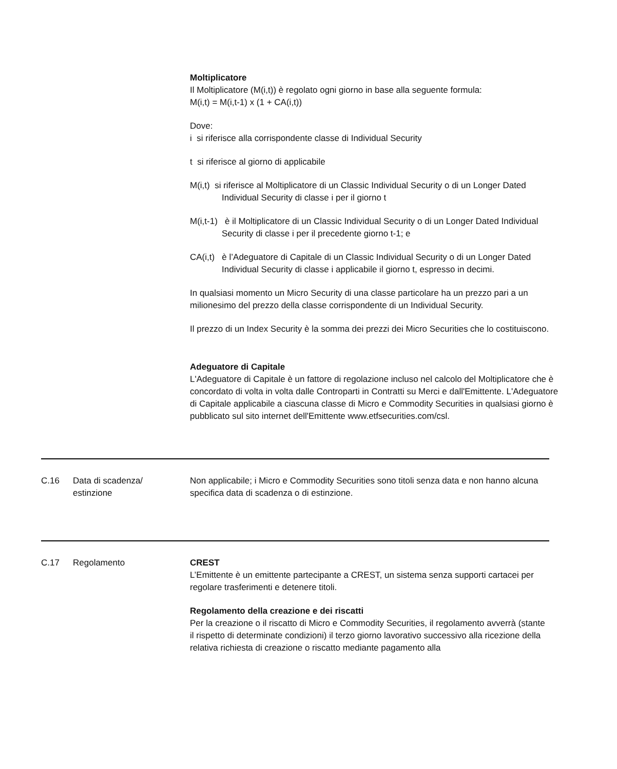Moltiplicatore
Il Moltiplicatore (M(i,t)) è regolato ogni giorno in base alla seguente formula:
M(i,t) = M(i,t-1) x (1 + CA(i,t))
Dove:
i si riferisce alla corrispondente classe di Individual Security
t si riferisce al giorno di applicabile
M(i,t) si riferisce al Moltiplicatore di un Classic Individual Security o di un Longer Dated Individual Security di classe i per il giorno t
M(i,t-1) è il Moltiplicatore di un Classic Individual Security o di un Longer Dated Individual Security di classe i per il precedente giorno t-1; e
CA(i,t) è l’Adeguatore di Capitale di un Classic Individual Security o di un Longer Dated Individual Security di classe i applicabile il giorno t, espresso in decimi.
In qualsiasi momento un Micro Security di una classe particolare ha un prezzo pari a un milionesimo del prezzo della classe corrispondente di un Individual Security.
Il prezzo di un Index Security è la somma dei prezzi dei Micro Securities che lo costituiscono.
Adeguatore di Capitale
L'Adeguatore di Capitale è un fattore di regolazione incluso nel calcolo del Moltiplicatore che è concordato di volta in volta dalle Controparti in Contratti su Merci e dall'Emittente. L'Adeguatore di Capitale applicabile a ciascuna classe di Micro e Commodity Securities in qualsiasi giorno è pubblicato sul sito internet dell'Emittente www.etfsecurities.com/csl.
| C.16 | Data di scadenza/ estinzione | Non applicabile; i Micro e Commodity Securities sono titoli senza data e non hanno alcuna specifica data di scadenza o di estinzione. |
| C.17 | Regolamento | CREST L’Emittente è un emittente partecipante a CREST, un sistema senza supporti cartacei per regolare trasferimenti e detenere titoli. Regolamento della creazione e dei riscatti Per la creazione o il riscatto di Micro e Commodity Securities, il regolamento avverrà (stante il rispetto di determinate condizioni) il terzo giorno lavorativo successivo alla ricezione della relativa richiesta di creazione o riscatto mediante pagamento alla |